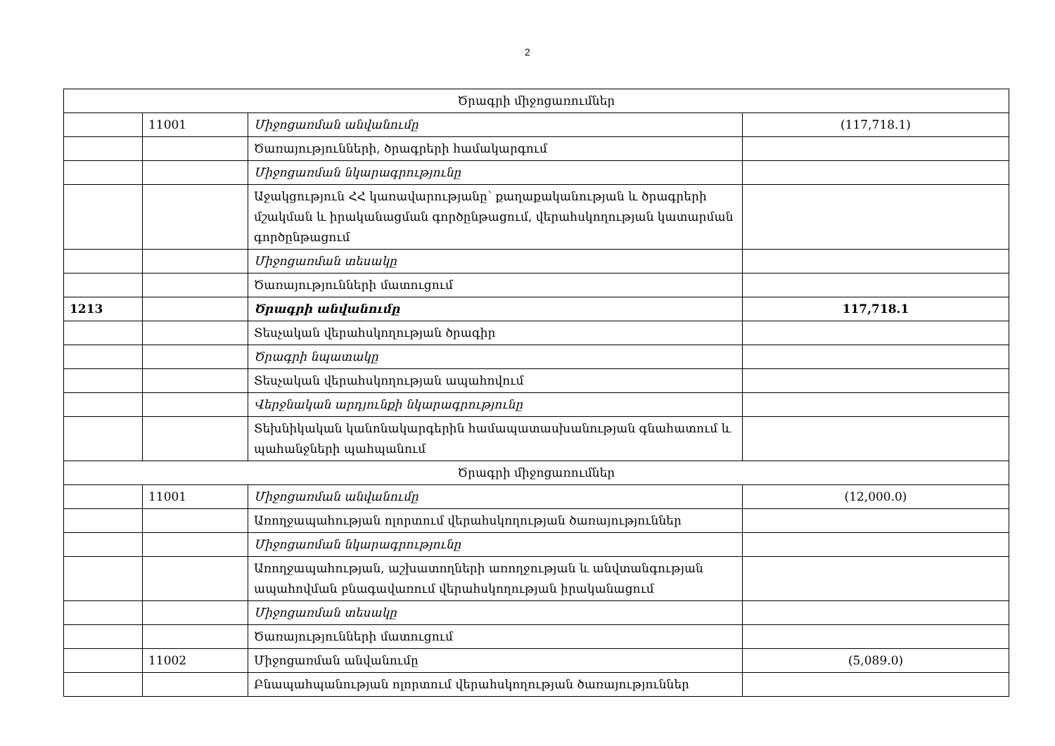2
| Ծրագրի միջոցառումներ | | | |
| | 11001 | Միջոցառման անվանումը | (117,718.1) |
| | | Ծառայությունների, ծրագրերի համակարգում | |
| | | Միջոցառման նկարագրությունը | |
| | | Աջակցություն ՀՀ կառավարությանը՝ քաղաքականության և ծրագրերի մշակման և իրականացման գործընթացում, վերահսկողության կատարման գործընթացում | |
| | | Միջոցառման տեսակը | |
| | | Ծառայությունների մատուցում | |
| 1213 | | Ծրագրի անվանումը | 117,718.1 |
| | | Տեսչական վերահսկողության ծրագիր | |
| | | Ծրագրի նպատակը | |
| | | Տեսչական վերահսկողության ապահովում | |
| | | Վերջնական արդյունքի նկարագրությունը | |
| | | Տեխնիկական կանոնակարգերին համապատասխանության գնահատում և պահանջների պահպանում | |
| Ծրագրի միջոցառումներ | | | |
| | 11001 | Միջոցառման անվանումը | (12,000.0) |
| | | Առողջապահության ոլորտում վերահսկողության ծառայություններ | |
| | | Միջոցառման նկարագրությունը | |
| | | Առողջապահության, աշխատողների առողջության և անվտանգության ապահովման բնագավառում վերահսկողության իրականացում | |
| | | Միջոցառման տեսակը | |
| | | Ծառայությունների մատուցում | |
| | 11002 | Միջոցառման անվանումը | (5,089.0) |
| | | Բնապահպանության ոլորտում վերահսկողության ծառայություններ | |